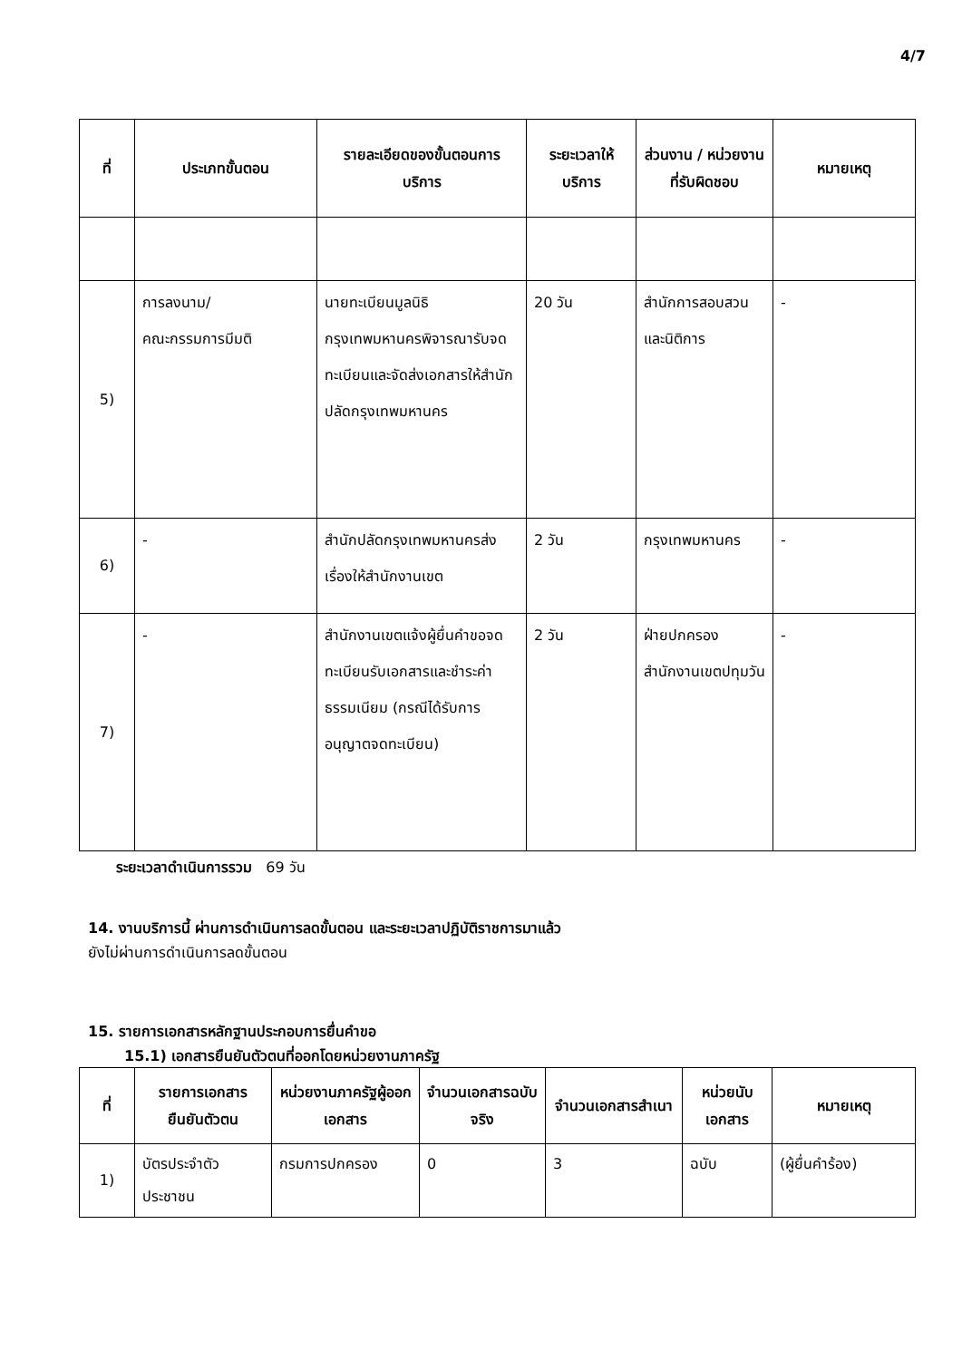4/7
| ที่ | ประเภทขั้นตอน | รายละเอียดของขั้นตอนการบริการ | ระยะเวลาให้บริการ | ส่วนงาน / หน่วยงานที่รับผิดชอบ | หมายเหตุ |
| --- | --- | --- | --- | --- | --- |
| 5) | การลงนาม/ คณะกรรมการมีมติ | นายทะเบียนมูลนิธิกรุงเทพมหานครพิจารณารับจดทะเบียนและจัดส่งเอกสารให้สำนักปลัดกรุงเทพมหานคร | 20 วัน | สำนักการสอบสวนและนิติการ | - |
| 6) | - | สำนักปลัดกรุงเทพมหานครส่งเรื่องให้สำนักงานเขต | 2 วัน | กรุงเทพมหานคร | - |
| 7) | - | สำนักงานเขตแจ้งผู้ยื่นคำขอจดทะเบียนรับเอกสารและชำระค่าธรรมเนียม (กรณีได้รับการอนุญาตจดทะเบียน) | 2 วัน | ฝ่ายปกครอง สำนักงานเขตปทุมวัน | - |
ระยะเวลาดำเนินการรวม 69 วัน
14. งานบริการนี้ ผ่านการดำเนินการลดขั้นตอน และระยะเวลาปฏิบัติราชการมาแล้ว
ยังไม่ผ่านการดำเนินการลดขั้นตอน
15. รายการเอกสารหลักฐานประกอบการยื่นคำขอ
15.1) เอกสารยืนยันตัวตนที่ออกโดยหน่วยงานภาครัฐ
| ที่ | รายการเอกสารยืนยันตัวตน | หน่วยงานภาครัฐผู้ออกเอกสาร | จำนวนเอกสารฉบับจริง | จำนวนเอกสารสำเนา | หน่วยนับเอกสาร | หมายเหตุ |
| --- | --- | --- | --- | --- | --- | --- |
| 1) | บัตรประจำตัวประชาชน | กรมการปกครอง | 0 | 3 | ฉบับ | (ผู้ยื่นคำร้อง) |